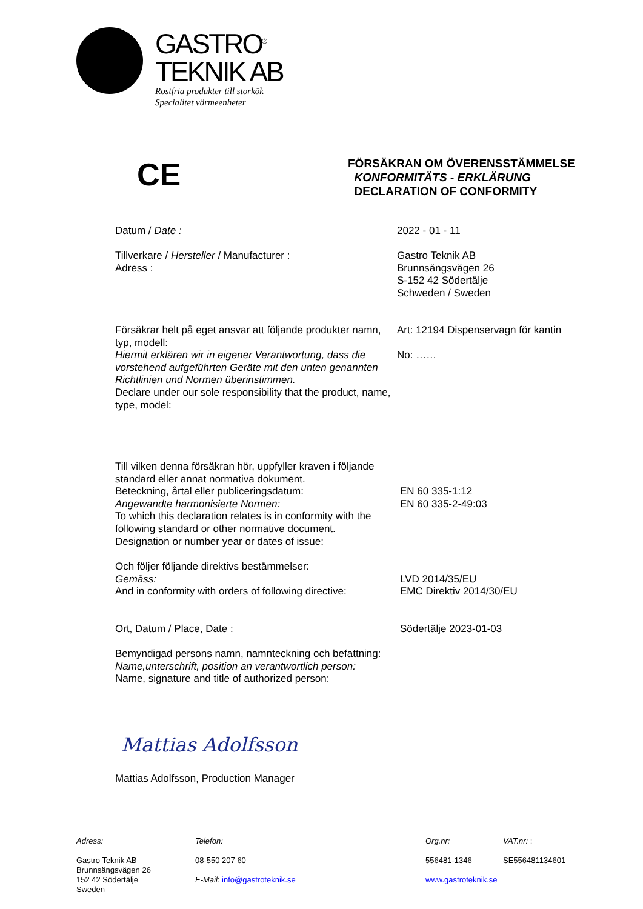GASTRO<sup>®</sup>
TEKNIK AB
Rostfria produkter till storkök
Specialitet värmeenheter
CE
FÖRSÄKRAN OM ÖVERENSSTÄMMELSE
KONFORMITÄTS - ERKLÄRUNG
DECLARATION OF CONFORMITY
Datum / Date : 2022 - 01 - 11
Tillverkare / Hersteller / Manufacturer :
Adress :
Gastro Teknik AB
Brunnsängsvägen 26
S-152 42 Södertälje
Schweden / Sweden
Försäkrar helt på eget ansvar att följande produkter namn, typ, modell:
Hiermit erklären wir in eigener Verantwortung, dass die vorstehend aufgeführten Geräte mit den unten genannten Richtlinien und Normen überinstimmen.
Declare under our sole responsibility that the product, name, type, model:
Art: 12194 Dispenservagn för kantin
No: ……
Till vilken denna försäkran hör, uppfyller kraven i följande standard eller annat normativa dokument.
Beteckning, årtal eller publiceringsdatum:
Angewandte harmonisierte Normen:
To which this declaration relates is in conformity with the following standard or other normative document.
Designation or number year or dates of issue:
EN 60 335-1:12
EN 60 335-2-49:03
Och följer följande direktivs bestämmelser:
Gemäss:
And in conformity with orders of following directive:
LVD 2014/35/EU
EMC Direktiv 2014/30/EU
Ort, Datum / Place, Date : Södertälje 2023-01-03
Bemyndigad persons namn, namnteckning och befattning:
Name,unterschrift, position an verantwortlich person:
Name, signature and title of authorized person:
Mattias Adolfsson
Mattias Adolfsson, Production Manager
Adress:
Gastro Teknik AB
Brunnsängsvägen 26
152 42 Södertälje
Sweden
Telefon:
08-550 207 60
E-Mail: info@gastroteknik.se
Org.nr:
556481-1346
www.gastroteknik.se
VAT.nr: :
SE556481134601